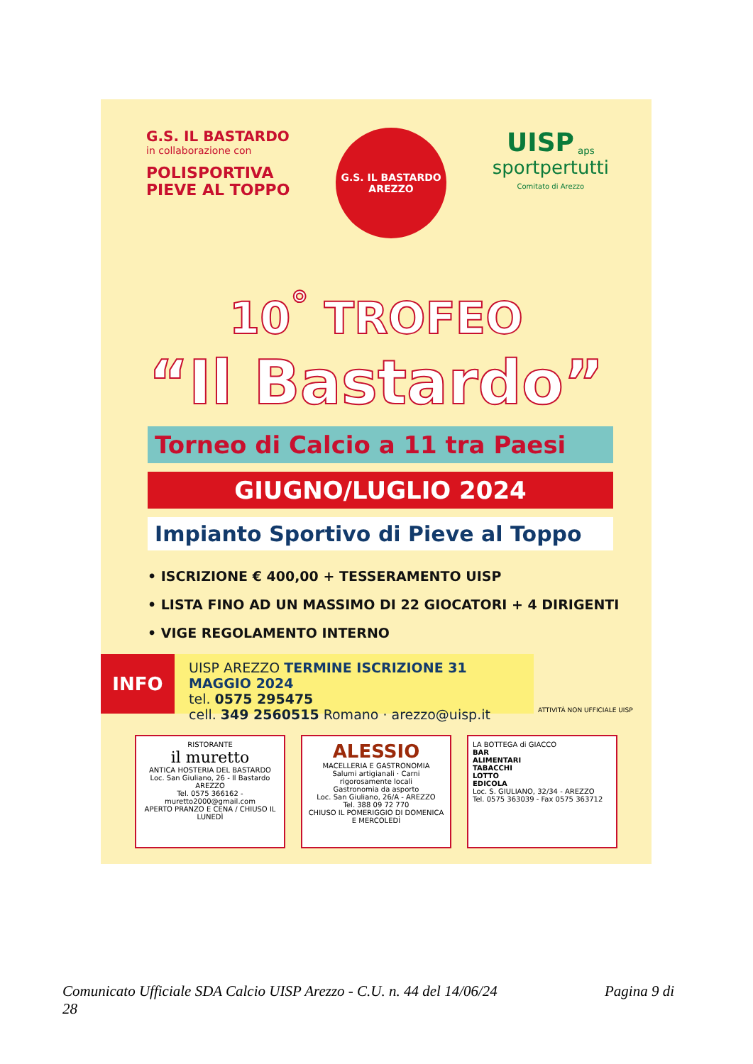G.S. IL BASTARDO
in collaborazione con
POLISPORTIVA
PIEVE AL TOPPO
G.S. IL BASTARDO
AREZZO
UISP <sub>aps</sub>
sportpertutti
Comitato di Arezzo
10<sup>°</sup> TROFEO
“Il Bastardo”
Torneo di Calcio a 11 tra Paesi
GIUGNO/LUGLIO 2024
Impianto Sportivo di Pieve al Toppo
• ISCRIZIONE € 400,00 + TESSERAMENTO UISP
• LISTA FINO AD UN MASSIMO DI 22 GIOCATORI + 4 DIRIGENTI
• VIGE REGOLAMENTO INTERNO
INFO
UISP AREZZO TERMINE ISCRIZIONE 31 MAGGIO 2024
tel. 0575 295475
cell. 349 2560515 Romano · arezzo@uisp.it
ATTIVITÀ NON UFFICIALE UISP
RISTORANTE
il muretto
ANTICA HOSTERIA DEL BASTARDO
Loc. San Giuliano, 26 - Il Bastardo AREZZO
Tel. 0575 366162 - muretto2000@gmail.com
APERTO PRANZO E CENA / CHIUSO IL LUNEDÌ
ALESSIO
MACELLERIA E GASTRONOMIA
Salumi artigianali · Carni rigorosamente locali
Gastronomia da asporto
Loc. San Giuliano, 26/A - AREZZO
Tel. 388 09 72 770
CHIUSO IL POMERIGGIO DI DOMENICA E MERCOLEDÌ
LA BOTTEGA di GIACCO
BAR
ALIMENTARI
TABACCHI
LOTTO
EDICOLA
Loc. S. GIULIANO, 32/34 - AREZZO
Tel. 0575 363039 - Fax 0575 363712
Comunicato Ufficiale SDA Calcio UISP Arezzo - C.U. n. 44 del 14/06/24
28 Pagina 9 di